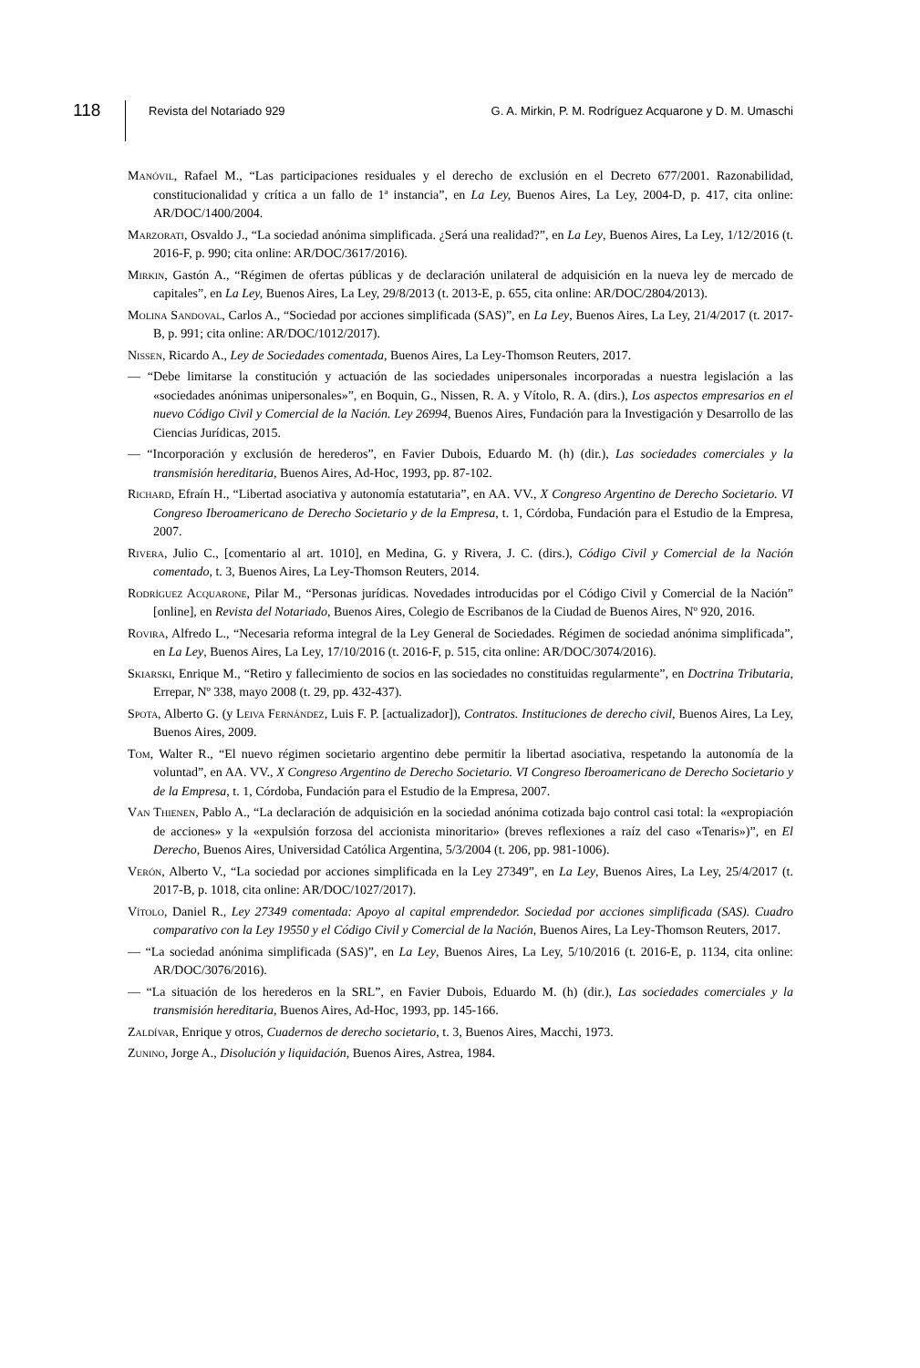118
Revista del Notariado 929 G. A. Mirkin, P. M. Rodríguez Acquarone y D. M. Umaschi
Manóvil, Rafael M., “Las participaciones residuales y el derecho de exclusión en el Decreto 677/2001. Razonabilidad, constitucionalidad y crítica a un fallo de 1ª instancia”, en La Ley, Buenos Aires, La Ley, 2004-D, p. 417, cita online: AR/DOC/1400/2004.
Marzorati, Osvaldo J., “La sociedad anónima simplificada. ¿Será una realidad?”, en La Ley, Buenos Aires, La Ley, 1/12/2016 (t. 2016-F, p. 990; cita online: AR/DOC/3617/2016).
Mirkin, Gastón A., “Régimen de ofertas públicas y de declaración unilateral de adquisición en la nueva ley de mercado de capitales”, en La Ley, Buenos Aires, La Ley, 29/8/2013 (t. 2013-E, p. 655, cita online: AR/DOC/2804/2013).
Molina Sandoval, Carlos A., “Sociedad por acciones simplificada (SAS)”, en La Ley, Buenos Aires, La Ley, 21/4/2017 (t. 2017-B, p. 991; cita online: AR/DOC/1012/2017).
Nissen, Ricardo A., Ley de Sociedades comentada, Buenos Aires, La Ley-Thomson Reuters, 2017.
— “Debe limitarse la constitución y actuación de las sociedades unipersonales incorporadas a nuestra legislación a las «sociedades anónimas unipersonales»”, en Boquin, G., Nissen, R. A. y Vítolo, R. A. (dirs.), Los aspectos empresarios en el nuevo Código Civil y Comercial de la Nación. Ley 26994, Buenos Aires, Fundación para la Investigación y Desarrollo de las Ciencias Jurídicas, 2015.
— “Incorporación y exclusión de herederos”, en Favier Dubois, Eduardo M. (h) (dir.), Las sociedades comerciales y la transmisión hereditaria, Buenos Aires, Ad-Hoc, 1993, pp. 87-102.
Richard, Efraín H., “Libertad asociativa y autonomía estatutaria”, en AA. VV., X Congreso Argentino de Derecho Societario. VI Congreso Iberoamericano de Derecho Societario y de la Empresa, t. 1, Córdoba, Fundación para el Estudio de la Empresa, 2007.
Rivera, Julio C., [comentario al art. 1010], en Medina, G. y Rivera, J. C. (dirs.), Código Civil y Comercial de la Nación comentado, t. 3, Buenos Aires, La Ley-Thomson Reuters, 2014.
Rodríguez Acquarone, Pilar M., “Personas jurídicas. Novedades introducidas por el Código Civil y Comercial de la Nación” [online], en Revista del Notariado, Buenos Aires, Colegio de Escribanos de la Ciudad de Buenos Aires, Nº 920, 2016.
Rovira, Alfredo L., “Necesaria reforma integral de la Ley General de Sociedades. Régimen de sociedad anónima simplificada”, en La Ley, Buenos Aires, La Ley, 17/10/2016 (t. 2016-F, p. 515, cita online: AR/DOC/3074/2016).
Skiarski, Enrique M., “Retiro y fallecimiento de socios en las sociedades no constituidas regularmente”, en Doctrina Tributaria, Errepar, Nº 338, mayo 2008 (t. 29, pp. 432-437).
Spota, Alberto G. (y Leiva Fernández, Luis F. P. [actualizador]), Contratos. Instituciones de derecho civil, Buenos Aires, La Ley, Buenos Aires, 2009.
Tom, Walter R., “El nuevo régimen societario argentino debe permitir la libertad asociativa, respetando la autonomía de la voluntad”, en AA. VV., X Congreso Argentino de Derecho Societario. VI Congreso Iberoamericano de Derecho Societario y de la Empresa, t. 1, Córdoba, Fundación para el Estudio de la Empresa, 2007.
Van Thienen, Pablo A., “La declaración de adquisición en la sociedad anónima cotizada bajo control casi total: la «expropiación de acciones» y la «expulsión forzosa del accionista minoritario» (breves reflexiones a raíz del caso «Tenaris»)”, en El Derecho, Buenos Aires, Universidad Católica Argentina, 5/3/2004 (t. 206, pp. 981-1006).
Verón, Alberto V., “La sociedad por acciones simplificada en la Ley 27349”, en La Ley, Buenos Aires, La Ley, 25/4/2017 (t. 2017-B, p. 1018, cita online: AR/DOC/1027/2017).
Vítolo, Daniel R., Ley 27349 comentada: Apoyo al capital emprendedor. Sociedad por acciones simplificada (SAS). Cuadro comparativo con la Ley 19550 y el Código Civil y Comercial de la Nación, Buenos Aires, La Ley-Thomson Reuters, 2017.
— “La sociedad anónima simplificada (SAS)”, en La Ley, Buenos Aires, La Ley, 5/10/2016 (t. 2016-E, p. 1134, cita online: AR/DOC/3076/2016).
— “La situación de los herederos en la SRL”, en Favier Dubois, Eduardo M. (h) (dir.), Las sociedades comerciales y la transmisión hereditaria, Buenos Aires, Ad-Hoc, 1993, pp. 145-166.
Zaldívar, Enrique y otros, Cuadernos de derecho societario, t. 3, Buenos Aires, Macchi, 1973.
Zunino, Jorge A., Disolución y liquidación, Buenos Aires, Astrea, 1984.